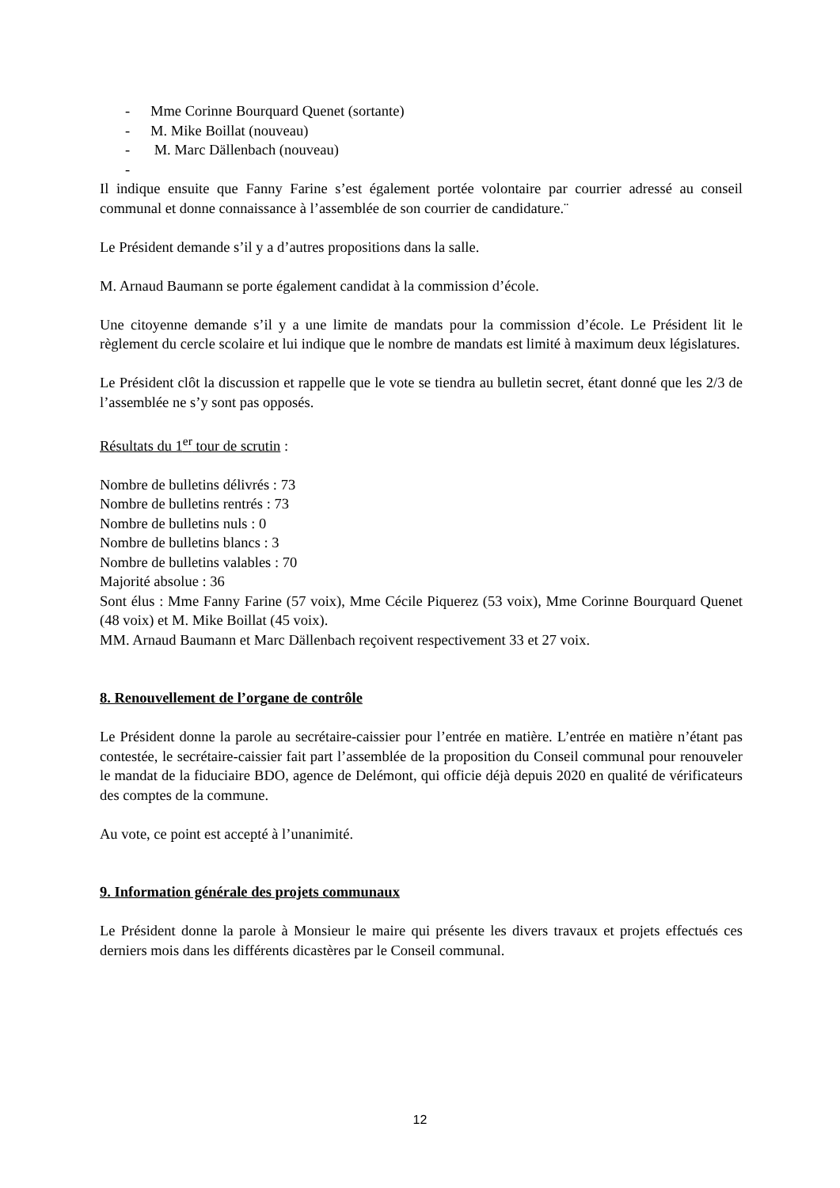- Mme Corinne Bourquard Quenet (sortante)
- M. Mike Boillat (nouveau)
- M. Marc Dällenbach (nouveau)
-
Il indique ensuite que Fanny Farine s’est également portée volontaire par courrier adressé au conseil communal et donne connaissance à l’assemblée de son courrier de candidature.¨
Le Président demande s’il y a d’autres propositions dans la salle.
M. Arnaud Baumann se porte également candidat à la commission d’école.
Une citoyenne demande s’il y a une limite de mandats pour la commission d’école. Le Président lit le règlement du cercle scolaire et lui indique que le nombre de mandats est limité à maximum deux législatures.
Le Président clôt la discussion et rappelle que le vote se tiendra au bulletin secret, étant donné que les 2/3 de l’assemblée ne s’y sont pas opposés.
Résultats du 1<sup>er</sup> tour de scrutin :
Nombre de bulletins délivrés : 73
Nombre de bulletins rentrés : 73
Nombre de bulletins nuls : 0
Nombre de bulletins blancs : 3
Nombre de bulletins valables : 70
Majorité absolue : 36
Sont élus : Mme Fanny Farine (57 voix), Mme Cécile Piquerez (53 voix), Mme Corinne Bourquard Quenet (48 voix) et M. Mike Boillat (45 voix).
MM. Arnaud Baumann et Marc Dällenbach reçoivent respectivement 33 et 27 voix.
8. Renouvellement de l’organe de contrôle
Le Président donne la parole au secrétaire-caissier pour l’entrée en matière. L’entrée en matière n’étant pas contestée, le secrétaire-caissier fait part l’assemblée de la proposition du Conseil communal pour renouveler le mandat de la fiduciaire BDO, agence de Delémont, qui officie déjà depuis 2020 en qualité de vérificateurs des comptes de la commune.
Au vote, ce point est accepté à l’unanimité.
9. Information générale des projets communaux
Le Président donne la parole à Monsieur le maire qui présente les divers travaux et projets effectués ces derniers mois dans les différents dicastères par le Conseil communal.
12